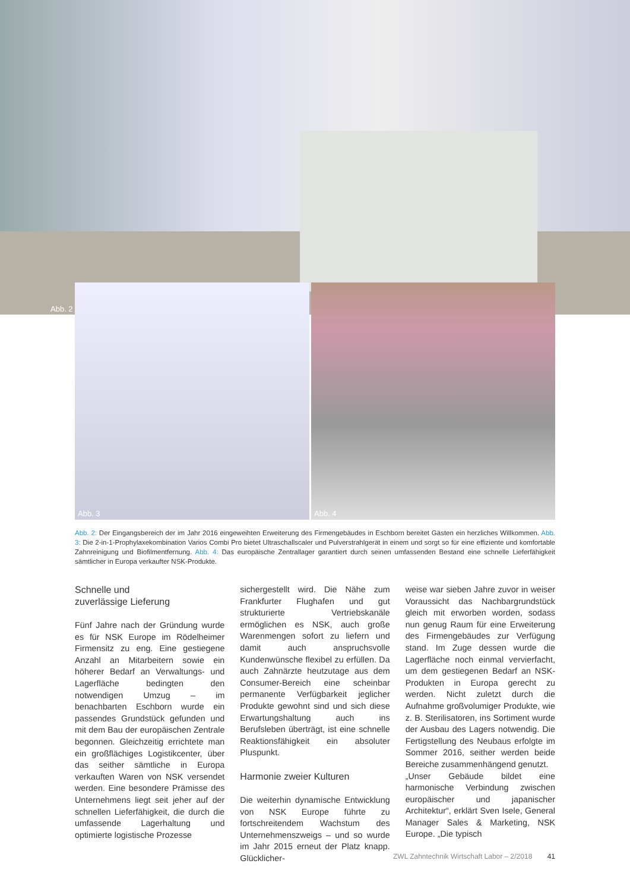Abb. 2
Abb. 3
Abb. 4
Abb. 2: Der Eingangsbereich der im Jahr 2016 eingeweihten Erweiterung des Firmengebäudes in Eschborn bereitet Gästen ein herzliches Willkommen. Abb. 3: Die 2-in-1-Prophylaxekombination Varios Combi Pro bietet Ultraschallscaler und Pulverstrahlgerät in einem und sorgt so für eine effiziente und komfortable Zahnreinigung und Biofilmentfernung. Abb. 4: Das europäische Zentrallager garantiert durch seinen umfassenden Bestand eine schnelle Lieferfähigkeit sämtlicher in Europa verkaufter NSK-Produkte.
Schnelle und
zuverlässige Lieferung
Fünf Jahre nach der Gründung wurde es für NSK Europe im Rödelheimer Firmensitz zu eng. Eine gestiegene Anzahl an Mitarbeitern sowie ein höherer Bedarf an Verwaltungs- und Lagerfläche bedingten den notwendigen Umzug – im benachbarten Eschborn wurde ein passendes Grundstück gefunden und mit dem Bau der europäischen Zentrale begonnen. Gleichzeitig errichtete man ein großflächiges Logistikcenter, über das seither sämtliche in Europa verkauften Waren von NSK versendet werden. Eine besondere Prämisse des Unternehmens liegt seit jeher auf der schnellen Lieferfähigkeit, die durch die umfassende Lagerhaltung und optimierte logistische Prozesse
sichergestellt wird. Die Nähe zum Frankfurter Flughafen und gut strukturierte Vertriebskanäle ermöglichen es NSK, auch große Warenmengen sofort zu liefern und damit auch anspruchsvolle Kundenwünsche flexibel zu erfüllen. Da auch Zahnärzte heutzutage aus dem Consumer-Bereich eine scheinbar permanente Verfügbarkeit jeglicher Produkte gewohnt sind und sich diese Erwartungshaltung auch ins Berufsleben überträgt, ist eine schnelle Reaktionsfähigkeit ein absoluter Pluspunkt.
Harmonie zweier Kulturen
Die weiterhin dynamische Entwicklung von NSK Europe führte zu fortschreitendem Wachstum des Unternehmenszweigs – und so wurde im Jahr 2015 erneut der Platz knapp. Glücklicher-
weise war sieben Jahre zuvor in weiser Voraussicht das Nachbargrundstück gleich mit erworben worden, sodass nun genug Raum für eine Erweiterung des Firmengebäudes zur Verfügung stand. Im Zuge dessen wurde die Lagerfläche noch einmal vervierfacht, um dem gestiegenen Bedarf an NSK-Produkten in Europa gerecht zu werden. Nicht zuletzt durch die Aufnahme großvolumiger Produkte, wie z. B. Sterilisatoren, ins Sortiment wurde der Ausbau des Lagers notwendig. Die Fertigstellung des Neubaus erfolgte im Sommer 2016, seither werden beide Bereiche zusammenhängend genutzt.
„Unser Gebäude bildet eine harmonische Verbindung zwischen europäischer und japanischer Architektur“, erklärt Sven Isele, General Manager Sales & Marketing, NSK Europe. „Die typisch
ZWL Zahntechnik Wirtschaft Labor – 2/2018 41